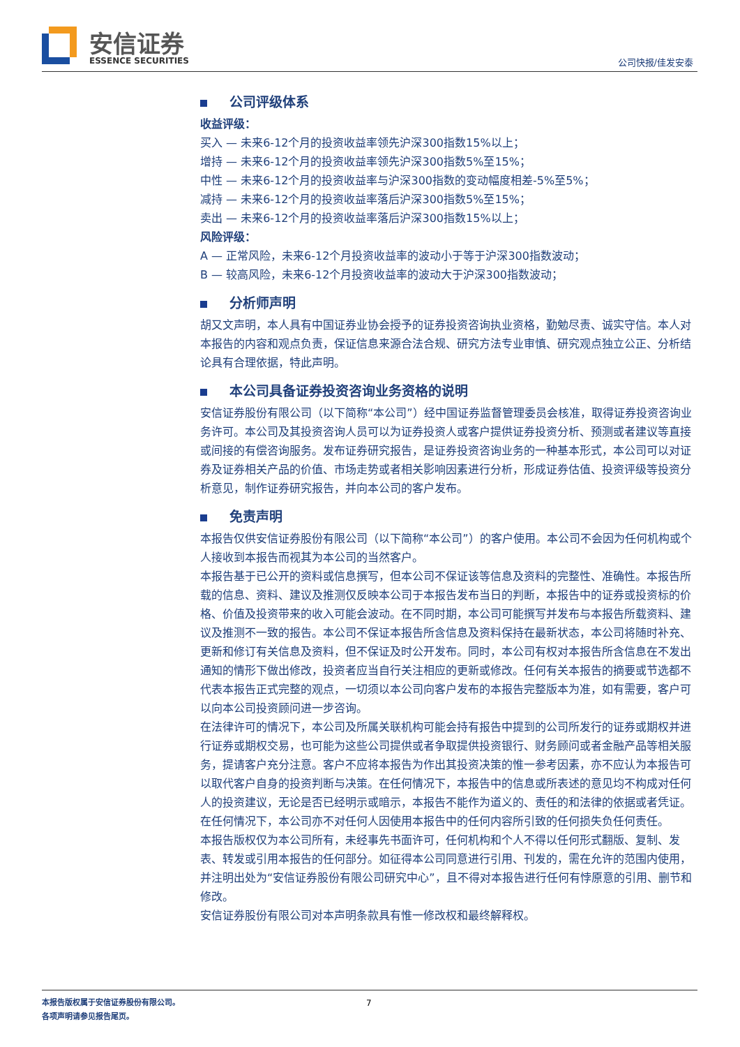安信证券
ESSENCE SECURITIES 公司快报/佳发安泰
公司评级体系
收益评级：
买入 — 未来6-12个月的投资收益率领先沪深300指数15%以上；
增持 — 未来6-12个月的投资收益率领先沪深300指数5%至15%；
中性 — 未来6-12个月的投资收益率与沪深300指数的变动幅度相差-5%至5%；
减持 — 未来6-12个月的投资收益率落后沪深300指数5%至15%；
卖出 — 未来6-12个月的投资收益率落后沪深300指数15%以上；
风险评级：
A — 正常风险，未来6-12个月投资收益率的波动小于等于沪深300指数波动；
B — 较高风险，未来6-12个月投资收益率的波动大于沪深300指数波动；
分析师声明
胡又文声明，本人具有中国证券业协会授予的证券投资咨询执业资格，勤勉尽责、诚实守信。本人对本报告的内容和观点负责，保证信息来源合法合规、研究方法专业审慎、研究观点独立公正、分析结论具有合理依据，特此声明。
本公司具备证券投资咨询业务资格的说明
安信证券股份有限公司（以下简称“本公司”）经中国证券监督管理委员会核准，取得证券投资咨询业务许可。本公司及其投资咨询人员可以为证券投资人或客户提供证券投资分析、预测或者建议等直接或间接的有偿咨询服务。发布证券研究报告，是证券投资咨询业务的一种基本形式，本公司可以对证券及证券相关产品的价值、市场走势或者相关影响因素进行分析，形成证券估值、投资评级等投资分析意见，制作证券研究报告，并向本公司的客户发布。
免责声明
本报告仅供安信证券股份有限公司（以下简称“本公司”）的客户使用。本公司不会因为任何机构或个人接收到本报告而视其为本公司的当然客户。
本报告基于已公开的资料或信息撰写，但本公司不保证该等信息及资料的完整性、准确性。本报告所载的信息、资料、建议及推测仅反映本公司于本报告发布当日的判断，本报告中的证券或投资标的价格、价值及投资带来的收入可能会波动。在不同时期，本公司可能撰写并发布与本报告所载资料、建议及推测不一致的报告。本公司不保证本报告所含信息及资料保持在最新状态，本公司将随时补充、更新和修订有关信息及资料，但不保证及时公开发布。同时，本公司有权对本报告所含信息在不发出通知的情形下做出修改，投资者应当自行关注相应的更新或修改。任何有关本报告的摘要或节选都不代表本报告正式完整的观点，一切须以本公司向客户发布的本报告完整版本为准，如有需要，客户可以向本公司投资顾问进一步咨询。
在法律许可的情况下，本公司及所属关联机构可能会持有报告中提到的公司所发行的证券或期权并进行证券或期权交易，也可能为这些公司提供或者争取提供投资银行、财务顾问或者金融产品等相关服务，提请客户充分注意。客户不应将本报告为作出其投资决策的惟一参考因素，亦不应认为本报告可以取代客户自身的投资判断与决策。在任何情况下，本报告中的信息或所表述的意见均不构成对任何人的投资建议，无论是否已经明示或暗示，本报告不能作为道义的、责任的和法律的依据或者凭证。在任何情况下，本公司亦不对任何人因使用本报告中的任何内容所引致的任何损失负任何责任。
本报告版权仅为本公司所有，未经事先书面许可，任何机构和个人不得以任何形式翻版、复制、发表、转发或引用本报告的任何部分。如征得本公司同意进行引用、刊发的，需在允许的范围内使用，并注明出处为“安信证券股份有限公司研究中心”，且不得对本报告进行任何有悖原意的引用、删节和修改。
安信证券股份有限公司对本声明条款具有惟一修改权和最终解释权。
本报告版权属于安信证券股份有限公司。
各项声明请参见报告尾页。
7